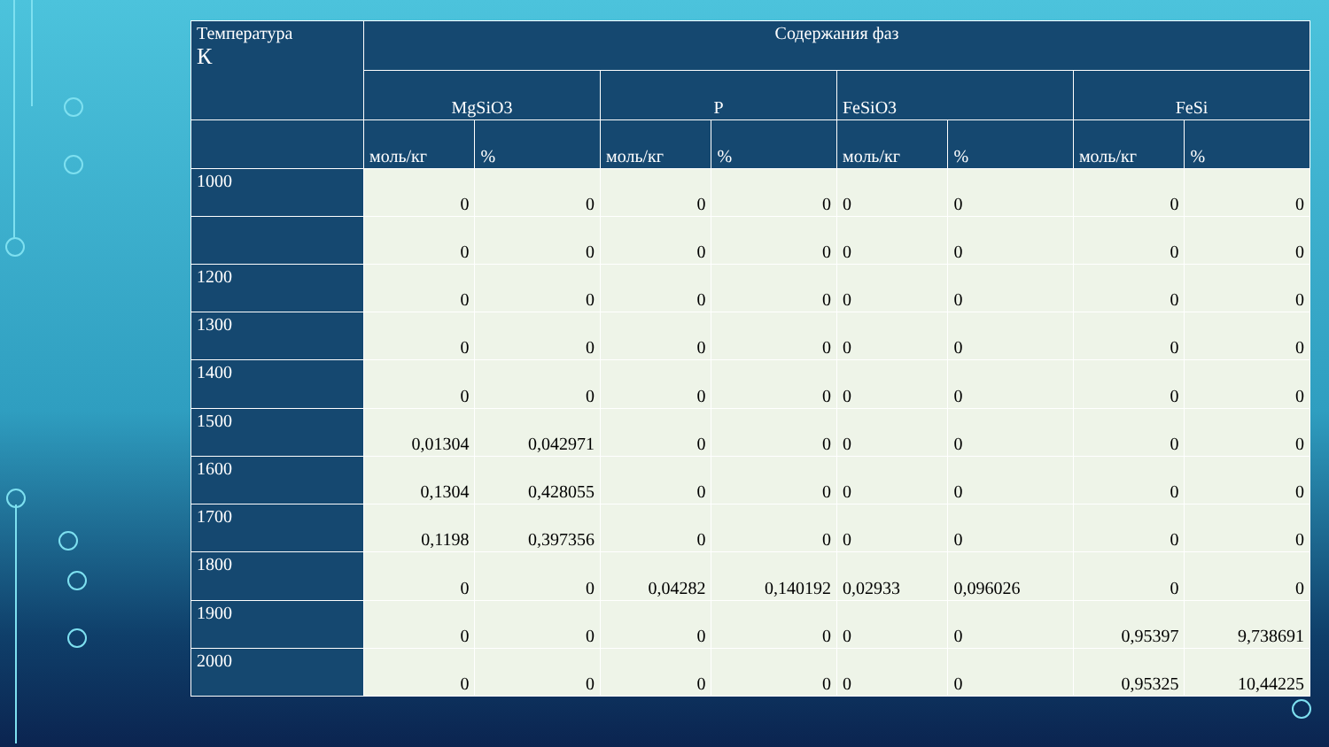| Температура К | Содержания фаз | | | | | | | |
| --- | --- | --- | --- | --- | --- | --- | --- | --- |
| | MgSiO3 | | P | | FeSiO3 | | FeSi | |
| | моль/кг | % | моль/кг | % | моль/кг | % | моль/кг | % |
| 1000 | 0 | 0 | 0 | 0 | 0 | 0 | 0 | 0 |
| | 0 | 0 | 0 | 0 | 0 | 0 | 0 | 0 |
| 1200 | 0 | 0 | 0 | 0 | 0 | 0 | 0 | 0 |
| 1300 | 0 | 0 | 0 | 0 | 0 | 0 | 0 | 0 |
| 1400 | 0 | 0 | 0 | 0 | 0 | 0 | 0 | 0 |
| 1500 | 0,01304 | 0,042971 | 0 | 0 | 0 | 0 | 0 | 0 |
| 1600 | 0,1304 | 0,428055 | 0 | 0 | 0 | 0 | 0 | 0 |
| 1700 | 0,1198 | 0,397356 | 0 | 0 | 0 | 0 | 0 | 0 |
| 1800 | 0 | 0 | 0,04282 | 0,140192 | 0,02933 | 0,096026 | 0 | 0 |
| 1900 | 0 | 0 | 0 | 0 | 0 | 0 | 0,95397 | 9,738691 |
| 2000 | 0 | 0 | 0 | 0 | 0 | 0 | 0,95325 | 10,44225 |